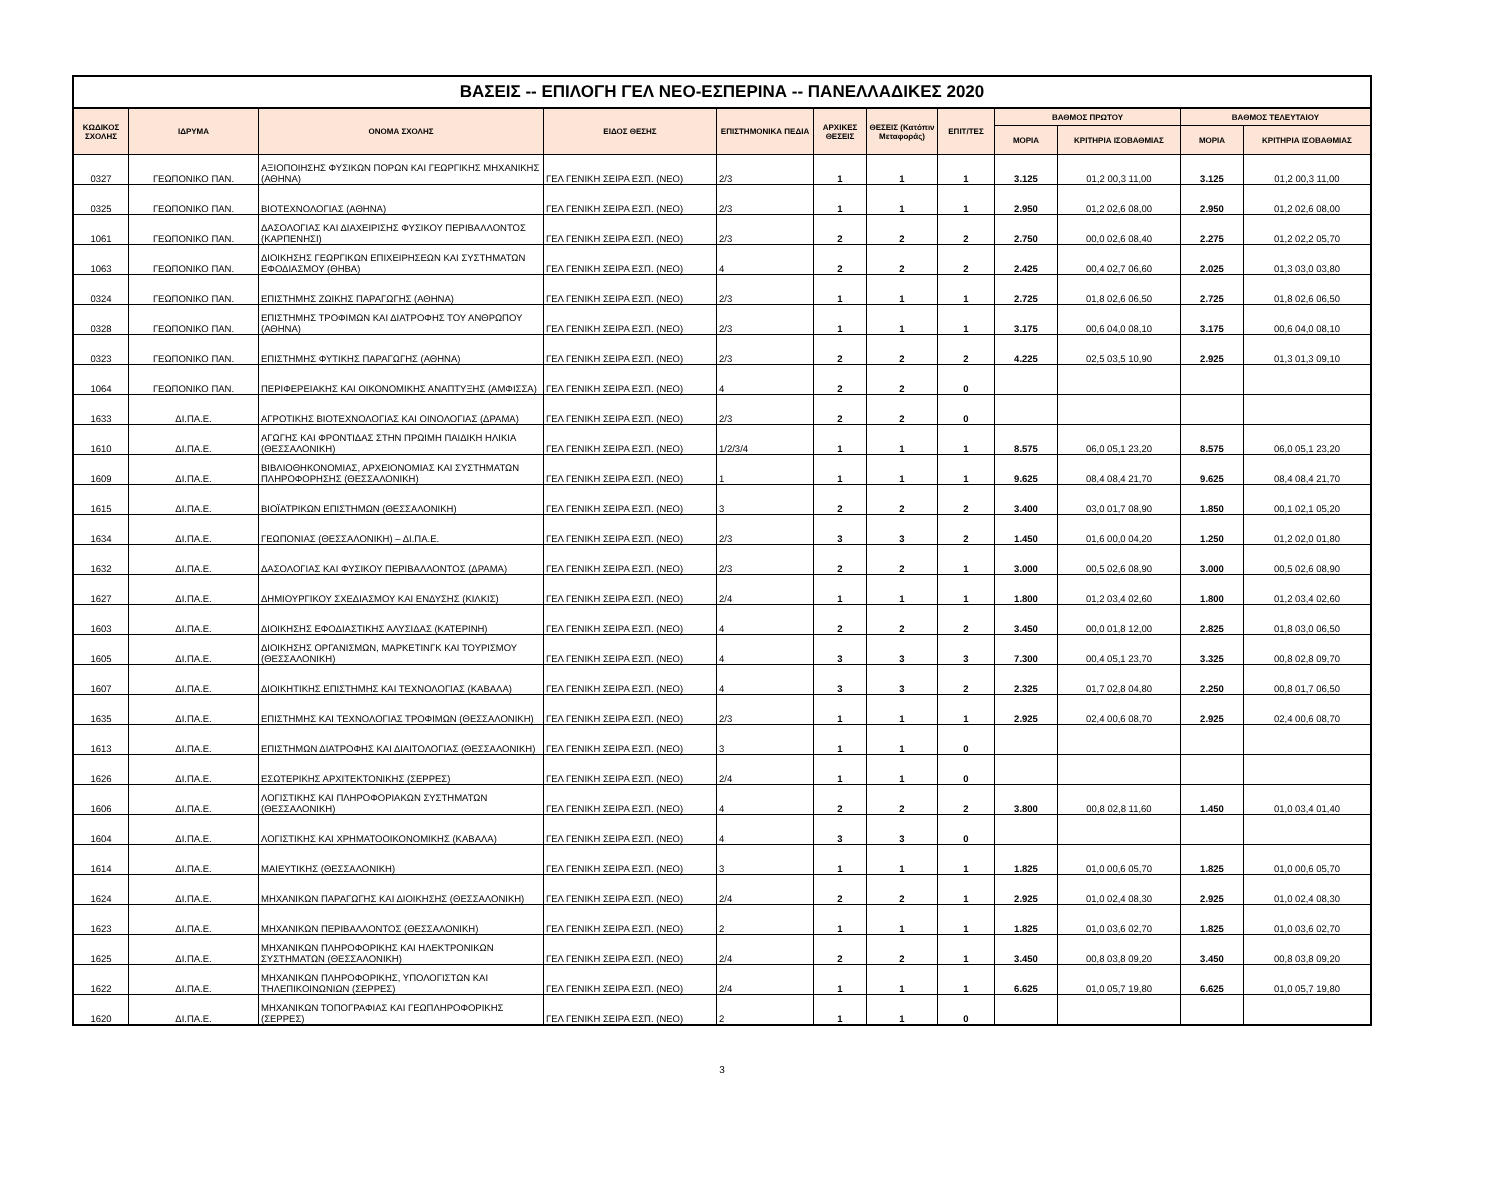| ΒΑΣΕΙΣ -- ΕΠΙΛΟΓΗ ΓΕΛ ΝΕΟ-ΕΣΠΕΡΙΝΑ -- ΠΑΝΕΛΛΑΔΙΚΕΣ 2020 | | | | | | | | | | | |
| --- | --- | --- | --- | --- | --- | --- | --- | --- | --- | --- | --- |
| ΚΩΔΙΚΟΣ ΣΧΟΛΗΣ | ΙΔΡΥΜΑ | ΟΝΟΜΑ ΣΧΟΛΗΣ | ΕΙΔΟΣ ΘΕΣΗΣ | ΕΠΙΣΤΗΜΟΝΙΚΑ ΠΕΔΙΑ | ΑΡΧΙΚΕΣ ΘΕΣΕΙΣ | ΘΕΣΕΙΣ (Κατόπιν Μεταφοράς) | ΕΠΙΤ/ΤΕΣ | ΒΑΘΜΟΣ ΠΡΩΤΟΥ | | ΒΑΘΜΟΣ ΤΕΛΕΥΤΑΙΟΥ | |
| | | | | | | | | ΜΟΡΙΑ | ΚΡΙΤΗΡΙΑ ΙΣΟΒΑΘΜΙΑΣ | ΜΟΡΙΑ | ΚΡΙΤΗΡΙΑ ΙΣΟΒΑΘΜΙΑΣ |
| 0327 | ΓΕΩΠΟΝΙΚΟ ΠΑΝ. | ΑΞΙΟΠΟΙΗΣΗΣ ΦΥΣΙΚΩΝ ΠΟΡΩΝ ΚΑΙ ΓΕΩΡΓΙΚΗΣ ΜΗΧΑΝΙΚΗΣ (ΑΘΗΝΑ) | ΓΕΛ ΓΕΝΙΚΗ ΣΕΙΡΑ ΕΣΠ. (ΝΕΟ) | 2/3 | 1 | 1 | 1 | 3.125 | 01,2 00,3 11,00 | 3.125 | 01,2 00,3 11,00 |
| 0325 | ΓΕΩΠΟΝΙΚΟ ΠΑΝ. | ΒΙΟΤΕΧΝΟΛΟΓΙΑΣ (ΑΘΗΝΑ) | ΓΕΛ ΓΕΝΙΚΗ ΣΕΙΡΑ ΕΣΠ. (ΝΕΟ) | 2/3 | 1 | 1 | 1 | 2.950 | 01,2 02,6 08,00 | 2.950 | 01,2 02,6 08,00 |
| 1061 | ΓΕΩΠΟΝΙΚΟ ΠΑΝ. | ΔΑΣΟΛΟΓΙΑΣ ΚΑΙ ΔΙΑΧΕΙΡΙΣΗΣ ΦΥΣΙΚΟΥ ΠΕΡΙΒΑΛΛΟΝΤΟΣ (ΚΑΡΠΕΝΗΣΙ) | ΓΕΛ ΓΕΝΙΚΗ ΣΕΙΡΑ ΕΣΠ. (ΝΕΟ) | 2/3 | 2 | 2 | 2 | 2.750 | 00,0 02,6 08,40 | 2.275 | 01,2 02,2 05,70 |
| 1063 | ΓΕΩΠΟΝΙΚΟ ΠΑΝ. | ΔΙΟΙΚΗΣΗΣ ΓΕΩΡΓΙΚΩΝ ΕΠΙΧΕΙΡΗΣΕΩΝ ΚΑΙ ΣΥΣΤΗΜΑΤΩΝ ΕΦΟΔΙΑΣΜΟΥ (ΘΗΒΑ) | ΓΕΛ ΓΕΝΙΚΗ ΣΕΙΡΑ ΕΣΠ. (ΝΕΟ) | 4 | 2 | 2 | 2 | 2.425 | 00,4 02,7 06,60 | 2.025 | 01,3 03,0 03,80 |
| 0324 | ΓΕΩΠΟΝΙΚΟ ΠΑΝ. | ΕΠΙΣΤΗΜΗΣ ΖΩΙΚΗΣ ΠΑΡΑΓΩΓΗΣ (ΑΘΗΝΑ) | ΓΕΛ ΓΕΝΙΚΗ ΣΕΙΡΑ ΕΣΠ. (ΝΕΟ) | 2/3 | 1 | 1 | 1 | 2.725 | 01,8 02,6 06,50 | 2.725 | 01,8 02,6 06,50 |
| 0328 | ΓΕΩΠΟΝΙΚΟ ΠΑΝ. | ΕΠΙΣΤΗΜΗΣ ΤΡΟΦΙΜΩΝ ΚΑΙ ΔΙΑΤΡΟΦΗΣ ΤΟΥ ΑΝΘΡΩΠΟΥ (ΑΘΗΝΑ) | ΓΕΛ ΓΕΝΙΚΗ ΣΕΙΡΑ ΕΣΠ. (ΝΕΟ) | 2/3 | 1 | 1 | 1 | 3.175 | 00,6 04,0 08,10 | 3.175 | 00,6 04,0 08,10 |
| 0323 | ΓΕΩΠΟΝΙΚΟ ΠΑΝ. | ΕΠΙΣΤΗΜΗΣ ΦΥΤΙΚΗΣ ΠΑΡΑΓΩΓΗΣ (ΑΘΗΝΑ) | ΓΕΛ ΓΕΝΙΚΗ ΣΕΙΡΑ ΕΣΠ. (ΝΕΟ) | 2/3 | 2 | 2 | 2 | 4.225 | 02,5 03,5 10,90 | 2.925 | 01,3 01,3 09,10 |
| 1064 | ΓΕΩΠΟΝΙΚΟ ΠΑΝ. | ΠΕΡΙΦΕΡΕΙΑΚΗΣ ΚΑΙ ΟΙΚΟΝΟΜΙΚΗΣ ΑΝΑΠΤΥΞΗΣ (ΑΜΦΙΣΣΑ) | ΓΕΛ ΓΕΝΙΚΗ ΣΕΙΡΑ ΕΣΠ. (ΝΕΟ) | 4 | 2 | 2 | 0 | | | | |
| 1633 | ΔΙ.ΠΑ.Ε. | ΑΓΡΟΤΙΚΗΣ ΒΙΟΤΕΧΝΟΛΟΓΙΑΣ ΚΑΙ ΟΙΝΟΛΟΓΙΑΣ (ΔΡΑΜΑ) | ΓΕΛ ΓΕΝΙΚΗ ΣΕΙΡΑ ΕΣΠ. (ΝΕΟ) | 2/3 | 2 | 2 | 0 | | | | |
| 1610 | ΔΙ.ΠΑ.Ε. | ΑΓΩΓΗΣ ΚΑΙ ΦΡΟΝΤΙΔΑΣ ΣΤΗΝ ΠΡΩΙΜΗ ΠΑΙΔΙΚΗ ΗΛΙΚΙΑ (ΘΕΣΣΑΛΟΝΙΚΗ) | ΓΕΛ ΓΕΝΙΚΗ ΣΕΙΡΑ ΕΣΠ. (ΝΕΟ) | 1/2/3/4 | 1 | 1 | 1 | 8.575 | 06,0 05,1 23,20 | 8.575 | 06,0 05,1 23,20 |
| 1609 | ΔΙ.ΠΑ.Ε. | ΒΙΒΛΙΟΘΗΚΟΝΟΜΙΑΣ, ΑΡΧΕΙΟΝΟΜΙΑΣ ΚΑΙ ΣΥΣΤΗΜΑΤΩΝ ΠΛΗΡΟΦΟΡΗΣΗΣ (ΘΕΣΣΑΛΟΝΙΚΗ) | ΓΕΛ ΓΕΝΙΚΗ ΣΕΙΡΑ ΕΣΠ. (ΝΕΟ) | 1 | 1 | 1 | 1 | 9.625 | 08,4 08,4 21,70 | 9.625 | 08,4 08,4 21,70 |
| 1615 | ΔΙ.ΠΑ.Ε. | ΒΙΟΪΑΤΡΙΚΩΝ ΕΠΙΣΤΗΜΩΝ (ΘΕΣΣΑΛΟΝΙΚΗ) | ΓΕΛ ΓΕΝΙΚΗ ΣΕΙΡΑ ΕΣΠ. (ΝΕΟ) | 3 | 2 | 2 | 2 | 3.400 | 03,0 01,7 08,90 | 1.850 | 00,1 02,1 05,20 |
| 1634 | ΔΙ.ΠΑ.Ε. | ΓΕΩΠΟΝΙΑΣ (ΘΕΣΣΑΛΟΝΙΚΗ) – ΔΙ.ΠΑ.Ε. | ΓΕΛ ΓΕΝΙΚΗ ΣΕΙΡΑ ΕΣΠ. (ΝΕΟ) | 2/3 | 3 | 3 | 2 | 1.450 | 01,6 00,0 04,20 | 1.250 | 01,2 02,0 01,80 |
| 1632 | ΔΙ.ΠΑ.Ε. | ΔΑΣΟΛΟΓΙΑΣ ΚΑΙ ΦΥΣΙΚΟΥ ΠΕΡΙΒΑΛΛΟΝΤΟΣ (ΔΡΑΜΑ) | ΓΕΛ ΓΕΝΙΚΗ ΣΕΙΡΑ ΕΣΠ. (ΝΕΟ) | 2/3 | 2 | 2 | 1 | 3.000 | 00,5 02,6 08,90 | 3.000 | 00,5 02,6 08,90 |
| 1627 | ΔΙ.ΠΑ.Ε. | ΔΗΜΙΟΥΡΓΙΚΟΥ ΣΧΕΔΙΑΣΜΟΥ ΚΑΙ ΕΝΔΥΣΗΣ (ΚΙΛΚΙΣ) | ΓΕΛ ΓΕΝΙΚΗ ΣΕΙΡΑ ΕΣΠ. (ΝΕΟ) | 2/4 | 1 | 1 | 1 | 1.800 | 01,2 03,4 02,60 | 1.800 | 01,2 03,4 02,60 |
| 1603 | ΔΙ.ΠΑ.Ε. | ΔΙΟΙΚΗΣΗΣ ΕΦΟΔΙΑΣΤΙΚΗΣ ΑΛΥΣΙΔΑΣ (ΚΑΤΕΡΙΝΗ) | ΓΕΛ ΓΕΝΙΚΗ ΣΕΙΡΑ ΕΣΠ. (ΝΕΟ) | 4 | 2 | 2 | 2 | 3.450 | 00,0 01,8 12,00 | 2.825 | 01,8 03,0 06,50 |
| 1605 | ΔΙ.ΠΑ.Ε. | ΔΙΟΙΚΗΣΗΣ ΟΡΓΑΝΙΣΜΩΝ, ΜΑΡΚΕΤΙΝΓΚ ΚΑΙ ΤΟΥΡΙΣΜΟΥ (ΘΕΣΣΑΛΟΝΙΚΗ) | ΓΕΛ ΓΕΝΙΚΗ ΣΕΙΡΑ ΕΣΠ. (ΝΕΟ) | 4 | 3 | 3 | 3 | 7.300 | 00,4 05,1 23,70 | 3.325 | 00,8 02,8 09,70 |
| 1607 | ΔΙ.ΠΑ.Ε. | ΔΙΟΙΚΗΤΙΚΗΣ ΕΠΙΣΤΗΜΗΣ ΚΑΙ ΤΕΧΝΟΛΟΓΙΑΣ (ΚΑΒΑΛΑ) | ΓΕΛ ΓΕΝΙΚΗ ΣΕΙΡΑ ΕΣΠ. (ΝΕΟ) | 4 | 3 | 3 | 2 | 2.325 | 01,7 02,8 04,80 | 2.250 | 00,8 01,7 06,50 |
| 1635 | ΔΙ.ΠΑ.Ε. | ΕΠΙΣΤΗΜΗΣ ΚΑΙ ΤΕΧΝΟΛΟΓΙΑΣ ΤΡΟΦΙΜΩΝ (ΘΕΣΣΑΛΟΝΙΚΗ) | ΓΕΛ ΓΕΝΙΚΗ ΣΕΙΡΑ ΕΣΠ. (ΝΕΟ) | 2/3 | 1 | 1 | 1 | 2.925 | 02,4 00,6 08,70 | 2.925 | 02,4 00,6 08,70 |
| 1613 | ΔΙ.ΠΑ.Ε. | ΕΠΙΣΤΗΜΩΝ ΔΙΑΤΡΟΦΗΣ ΚΑΙ ΔΙΑΙΤΟΛΟΓΙΑΣ (ΘΕΣΣΑΛΟΝΙΚΗ) | ΓΕΛ ΓΕΝΙΚΗ ΣΕΙΡΑ ΕΣΠ. (ΝΕΟ) | 3 | 1 | 1 | 0 | | | | |
| 1626 | ΔΙ.ΠΑ.Ε. | ΕΣΩΤΕΡΙΚΗΣ ΑΡΧΙΤΕΚΤΟΝΙΚΗΣ (ΣΕΡΡΕΣ) | ΓΕΛ ΓΕΝΙΚΗ ΣΕΙΡΑ ΕΣΠ. (ΝΕΟ) | 2/4 | 1 | 1 | 0 | | | | |
| 1606 | ΔΙ.ΠΑ.Ε. | ΛΟΓΙΣΤΙΚΗΣ ΚΑΙ ΠΛΗΡΟΦΟΡΙΑΚΩΝ ΣΥΣΤΗΜΑΤΩΝ (ΘΕΣΣΑΛΟΝΙΚΗ) | ΓΕΛ ΓΕΝΙΚΗ ΣΕΙΡΑ ΕΣΠ. (ΝΕΟ) | 4 | 2 | 2 | 2 | 3.800 | 00,8 02,8 11,60 | 1.450 | 01,0 03,4 01,40 |
| 1604 | ΔΙ.ΠΑ.Ε. | ΛΟΓΙΣΤΙΚΗΣ ΚΑΙ ΧΡΗΜΑΤΟΟΙΚΟΝΟΜΙΚΗΣ (ΚΑΒΑΛΑ) | ΓΕΛ ΓΕΝΙΚΗ ΣΕΙΡΑ ΕΣΠ. (ΝΕΟ) | 4 | 3 | 3 | 0 | | | | |
| 1614 | ΔΙ.ΠΑ.Ε. | ΜΑΙΕΥΤΙΚΗΣ (ΘΕΣΣΑΛΟΝΙΚΗ) | ΓΕΛ ΓΕΝΙΚΗ ΣΕΙΡΑ ΕΣΠ. (ΝΕΟ) | 3 | 1 | 1 | 1 | 1.825 | 01,0 00,6 05,70 | 1.825 | 01,0 00,6 05,70 |
| 1624 | ΔΙ.ΠΑ.Ε. | ΜΗΧΑΝΙΚΩΝ ΠΑΡΑΓΩΓΗΣ ΚΑΙ ΔΙΟΙΚΗΣΗΣ (ΘΕΣΣΑΛΟΝΙΚΗ) | ΓΕΛ ΓΕΝΙΚΗ ΣΕΙΡΑ ΕΣΠ. (ΝΕΟ) | 2/4 | 2 | 2 | 1 | 2.925 | 01,0 02,4 08,30 | 2.925 | 01,0 02,4 08,30 |
| 1623 | ΔΙ.ΠΑ.Ε. | ΜΗΧΑΝΙΚΩΝ ΠΕΡΙΒΑΛΛΟΝΤΟΣ (ΘΕΣΣΑΛΟΝΙΚΗ) | ΓΕΛ ΓΕΝΙΚΗ ΣΕΙΡΑ ΕΣΠ. (ΝΕΟ) | 2 | 1 | 1 | 1 | 1.825 | 01,0 03,6 02,70 | 1.825 | 01,0 03,6 02,70 |
| 1625 | ΔΙ.ΠΑ.Ε. | ΜΗΧΑΝΙΚΩΝ ΠΛΗΡΟΦΟΡΙΚΗΣ ΚΑΙ ΗΛΕΚΤΡΟΝΙΚΩΝ ΣΥΣΤΗΜΑΤΩΝ (ΘΕΣΣΑΛΟΝΙΚΗ) | ΓΕΛ ΓΕΝΙΚΗ ΣΕΙΡΑ ΕΣΠ. (ΝΕΟ) | 2/4 | 2 | 2 | 1 | 3.450 | 00,8 03,8 09,20 | 3.450 | 00,8 03,8 09,20 |
| 1622 | ΔΙ.ΠΑ.Ε. | ΜΗΧΑΝΙΚΩΝ ΠΛΗΡΟΦΟΡΙΚΗΣ, ΥΠΟΛΟΓΙΣΤΩΝ ΚΑΙ ΤΗΛΕΠΙΚΟΙΝΩΝΙΩΝ (ΣΕΡΡΕΣ) | ΓΕΛ ΓΕΝΙΚΗ ΣΕΙΡΑ ΕΣΠ. (ΝΕΟ) | 2/4 | 1 | 1 | 1 | 6.625 | 01,0 05,7 19,80 | 6.625 | 01,0 05,7 19,80 |
| 1620 | ΔΙ.ΠΑ.Ε. | ΜΗΧΑΝΙΚΩΝ ΤΟΠΟΓΡΑΦΙΑΣ ΚΑΙ ΓΕΩΠΛΗΡΟΦΟΡΙΚΗΣ (ΣΕΡΡΕΣ) | ΓΕΛ ΓΕΝΙΚΗ ΣΕΙΡΑ ΕΣΠ. (ΝΕΟ) | 2 | 1 | 1 | 0 | | | | |
3